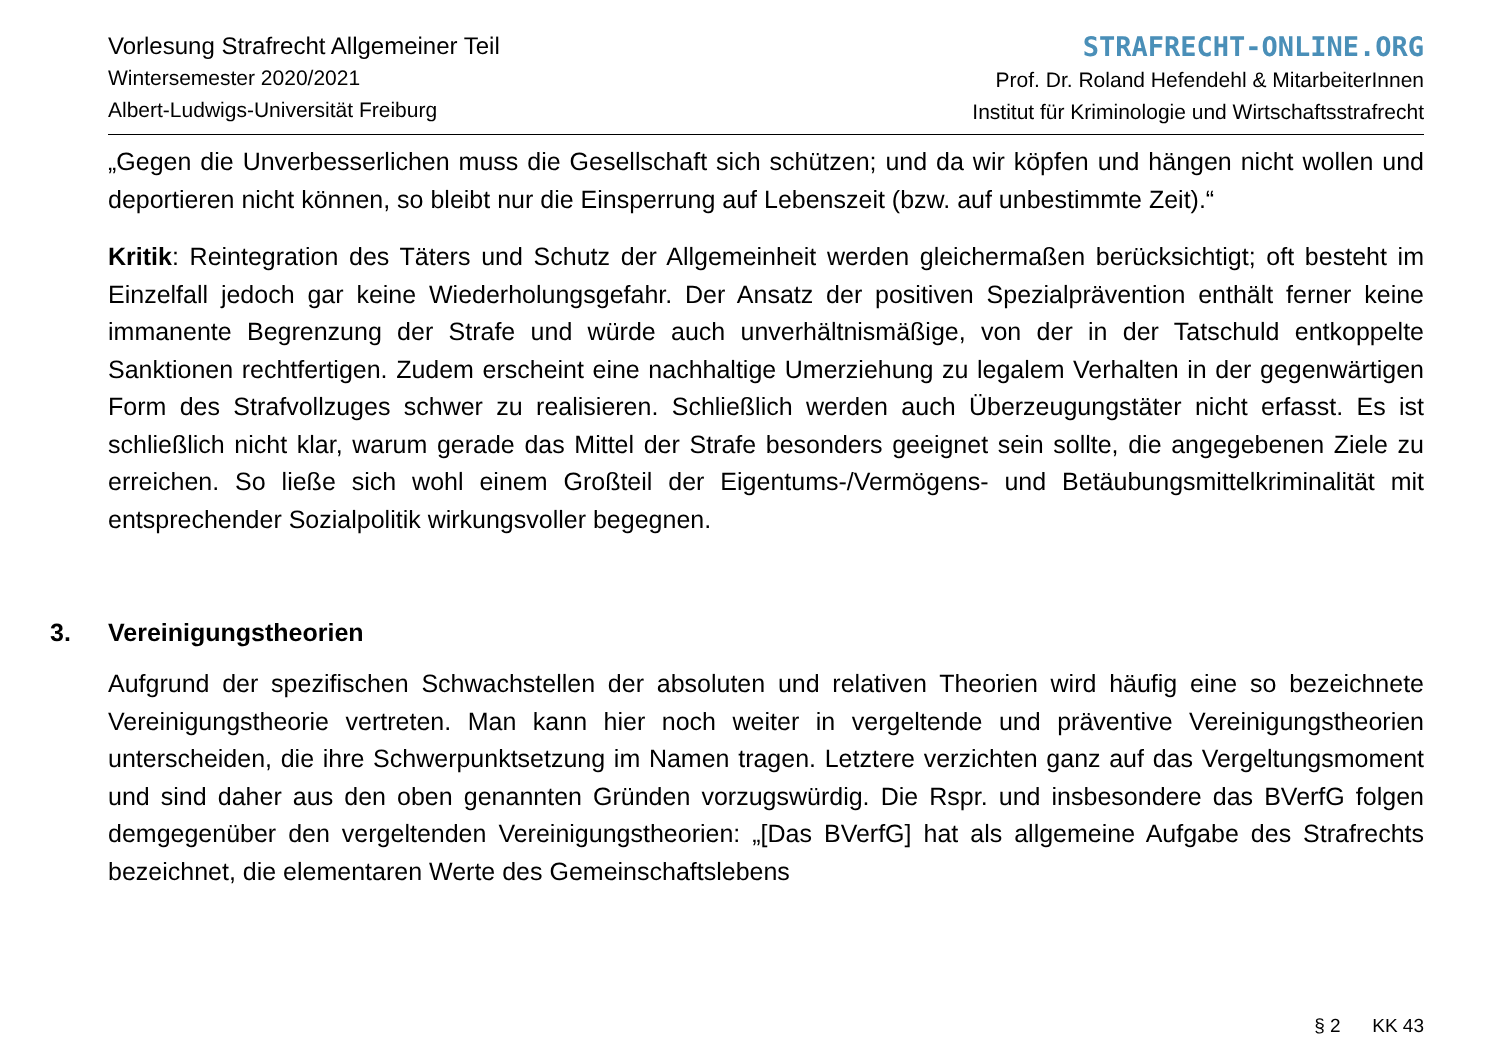Vorlesung Strafrecht Allgemeiner Teil
Wintersemester 2020/2021
Albert-Ludwigs-Universität Freiburg
STRAFRECHT-ONLINE.ORG
Prof. Dr. Roland Hefendehl & MitarbeiterInnen
Institut für Kriminologie und Wirtschaftsstrafrecht
„Gegen die Unverbesserlichen muss die Gesellschaft sich schützen; und da wir köpfen und hängen nicht wollen und deportieren nicht können, so bleibt nur die Einsperrung auf Lebenszeit (bzw. auf unbestimmte Zeit).“
Kritik: Reintegration des Täters und Schutz der Allgemeinheit werden gleichermaßen berücksichtigt; oft besteht im Einzelfall jedoch gar keine Wiederholungsgefahr. Der Ansatz der positiven Spezialprävention enthält ferner keine immanente Begrenzung der Strafe und würde auch unverhältnismäßige, von der in der Tatschuld entkoppelte Sanktionen rechtfertigen. Zudem erscheint eine nachhaltige Umerziehung zu legalem Verhalten in der gegenwärtigen Form des Strafvollzuges schwer zu realisieren. Schließlich werden auch Überzeugungstäter nicht erfasst. Es ist schließlich nicht klar, warum gerade das Mittel der Strafe besonders geeignet sein sollte, die angegebenen Ziele zu erreichen. So ließe sich wohl einem Großteil der Eigentums-/Vermögens- und Betäubungsmittelkriminalität mit entsprechender Sozialpolitik wirkungsvoller begegnen.
3. Vereinigungstheorien
Aufgrund der spezifischen Schwachstellen der absoluten und relativen Theorien wird häufig eine so bezeichnete Vereinigungstheorie vertreten. Man kann hier noch weiter in vergeltende und präventive Vereinigungstheorien unterscheiden, die ihre Schwerpunktsetzung im Namen tragen. Letztere verzichten ganz auf das Vergeltungsmoment und sind daher aus den oben genannten Gründen vorzugswürdig. Die Rspr. und insbesondere das BVerfG folgen demgegenüber den vergeltenden Vereinigungstheorien: „[Das BVerfG] hat als allgemeine Aufgabe des Strafrechts bezeichnet, die elementaren Werte des Gemeinschaftslebens
§ 2 KK 43